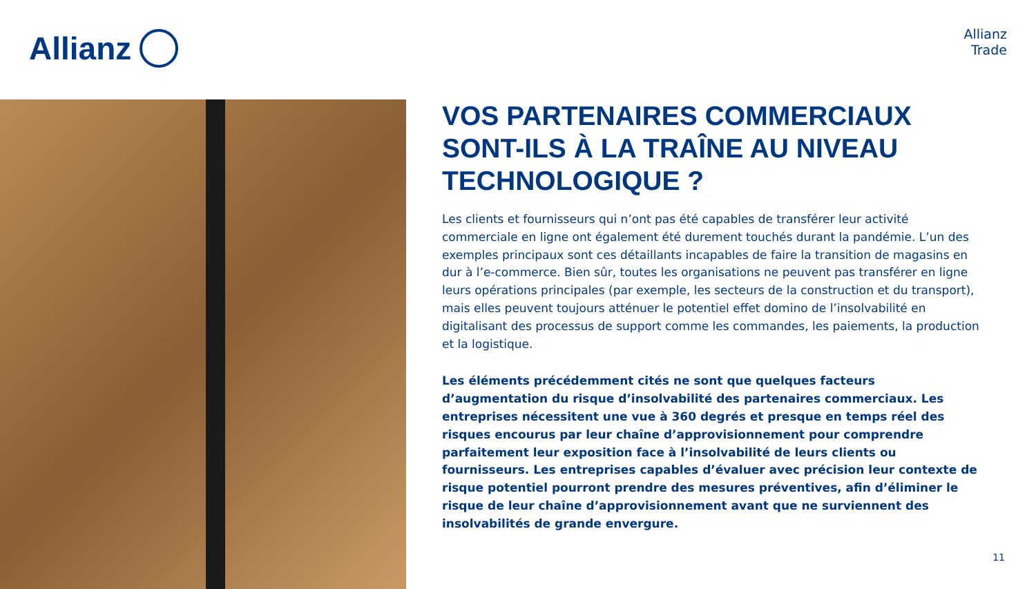Allianz
Allianz
Trade
VOS PARTENAIRES COMMERCIAUX SONT-ILS À LA TRAÎNE AU NIVEAU TECHNOLOGIQUE ?
Les clients et fournisseurs qui n’ont pas été capables de transférer leur activité commerciale en ligne ont également été durement touchés durant la pandémie. L’un des exemples principaux sont ces détaillants incapables de faire la transition de magasins en dur à l’e-commerce. Bien sûr, toutes les organisations ne peuvent pas transférer en ligne leurs opérations principales (par exemple, les secteurs de la construction et du transport), mais elles peuvent toujours atténuer le potentiel effet domino de l’insolvabilité en digitalisant des processus de support comme les commandes, les paiements, la production et la logistique.
Les éléments précédemment cités ne sont que quelques facteurs d’augmentation du risque d’insolvabilité des partenaires commerciaux. Les entreprises nécessitent une vue à 360 degrés et presque en temps réel des risques encourus par leur chaîne d’approvisionnement pour comprendre parfaitement leur exposition face à l’insolvabilité de leurs clients ou fournisseurs. Les entreprises capables d’évaluer avec précision leur contexte de risque potentiel pourront prendre des mesures préventives, afin d’éliminer le risque de leur chaîne d’approvisionnement avant que ne surviennent des insolvabilités de grande envergure.
11